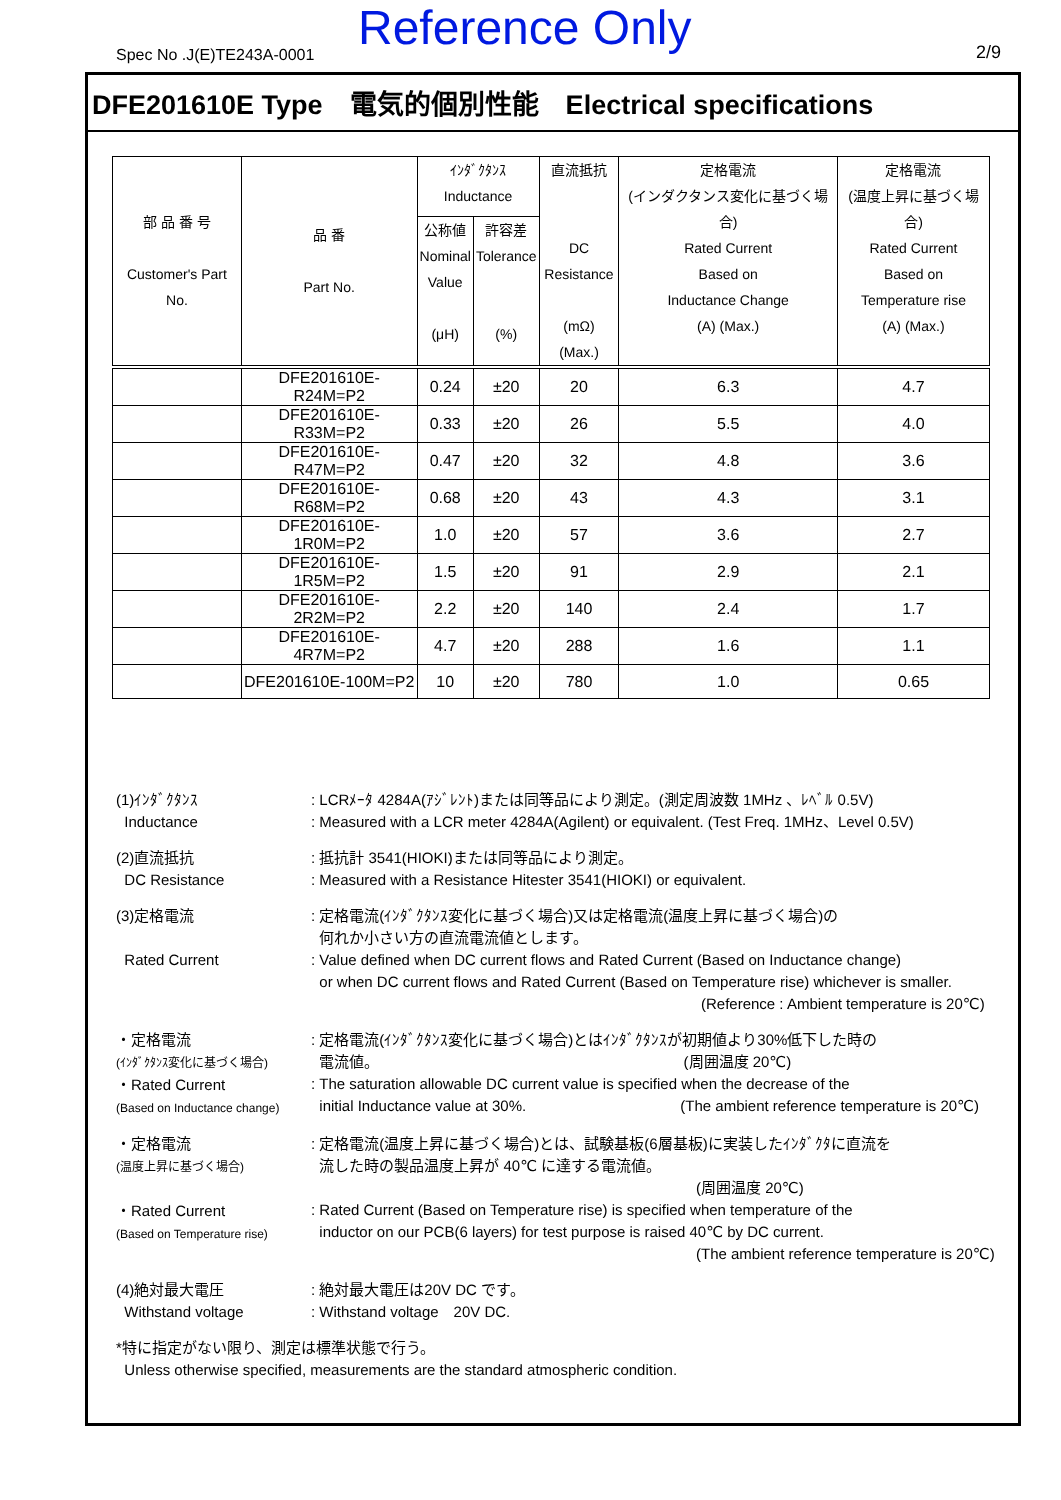Spec No .J(E)TE243A-0001 Reference Only 2/9
DFE201610E Type　電気的個別性能　Electrical specifications
| 部 品 番 号 Customer's Part No. | 品 番 Part No. | ｲﾝﾀﾞｸﾀﾝｽ Inductance | | 直流抵抗 DC Resistance (mΩ) (Max.) | 定格電流 (インダクタンス変化に基づく場合) Rated Current Based on Inductance Change (A) (Max.) | 定格電流 (温度上昇に基づく場合) Rated Current Based on Temperature rise (A) (Max.) |
| --- | --- | --- | --- | --- | --- | --- |
| | | 公称値 Nominal Value (μH) | 許容差 Tolerance (%) | | | |
| | DFE201610E-R24M=P2 | 0.24 | ±20 | 20 | 6.3 | 4.7 |
| | DFE201610E-R33M=P2 | 0.33 | ±20 | 26 | 5.5 | 4.0 |
| | DFE201610E-R47M=P2 | 0.47 | ±20 | 32 | 4.8 | 3.6 |
| | DFE201610E-R68M=P2 | 0.68 | ±20 | 43 | 4.3 | 3.1 |
| | DFE201610E-1R0M=P2 | 1.0 | ±20 | 57 | 3.6 | 2.7 |
| | DFE201610E-1R5M=P2 | 1.5 | ±20 | 91 | 2.9 | 2.1 |
| | DFE201610E-2R2M=P2 | 2.2 | ±20 | 140 | 2.4 | 1.7 |
| | DFE201610E-4R7M=P2 | 4.7 | ±20 | 288 | 1.6 | 1.1 |
| | DFE201610E-100M=P2 | 10 | ±20 | 780 | 1.0 | 0.65 |
(1)ｲﾝﾀﾞｸﾀﾝｽ
Inductance
: LCRﾒｰﾀ 4284A(ｱｼﾞﾚﾝﾄ)または同等品により測定。(測定周波数 1MHz 、ﾚﾍﾞﾙ 0.5V)
: Measured with a LCR meter 4284A(Agilent) or equivalent. (Test Freq. 1MHz、Level 0.5V)
(2)直流抵抗
DC Resistance
: 抵抗計 3541(HIOKI)または同等品により測定。
: Measured with a Resistance Hitester 3541(HIOKI) or equivalent.
(3)定格電流
Rated Current
: 定格電流(ｲﾝﾀﾞｸﾀﾝｽ変化に基づく場合)又は定格電流(温度上昇に基づく場合)の
何れか小さい方の直流電流値とします。
: Value defined when DC current flows and Rated Current (Based on Inductance change)
or when DC current flows and Rated Current (Based on Temperature rise) whichever is smaller.
(Reference : Ambient temperature is 20℃)
・定格電流
(ｲﾝﾀﾞｸﾀﾝｽ変化に基づく場合)
・Rated Current
(Based on Inductance change)
: 定格電流(ｲﾝﾀﾞｸﾀﾝｽ変化に基づく場合)とはｲﾝﾀﾞｸﾀﾝｽが初期値より30%低下した時の
電流値。 (周囲温度 20℃)
: The saturation allowable DC current value is specified when the decrease of the
initial Inductance value at 30%. (The ambient reference temperature is 20℃)
・定格電流
(温度上昇に基づく場合)
・Rated Current
(Based on Temperature rise)
: 定格電流(温度上昇に基づく場合)とは、試験基板(6層基板)に実装したｲﾝﾀﾞｸﾀに直流を
流した時の製品温度上昇が 40℃ に達する電流値。
(周囲温度 20℃)
: Rated Current (Based on Temperature rise) is specified when temperature of the
inductor on our PCB(6 layers) for test purpose is raised 40℃ by DC current.
(The ambient reference temperature is 20℃)
(4)絶対最大電圧
Withstand voltage
: 絶対最大電圧は20V DC です。
: Withstand voltage　20V DC.
*特に指定がない限り、測定は標準状態で行う。
Unless otherwise specified, measurements are the standard atmospheric condition.